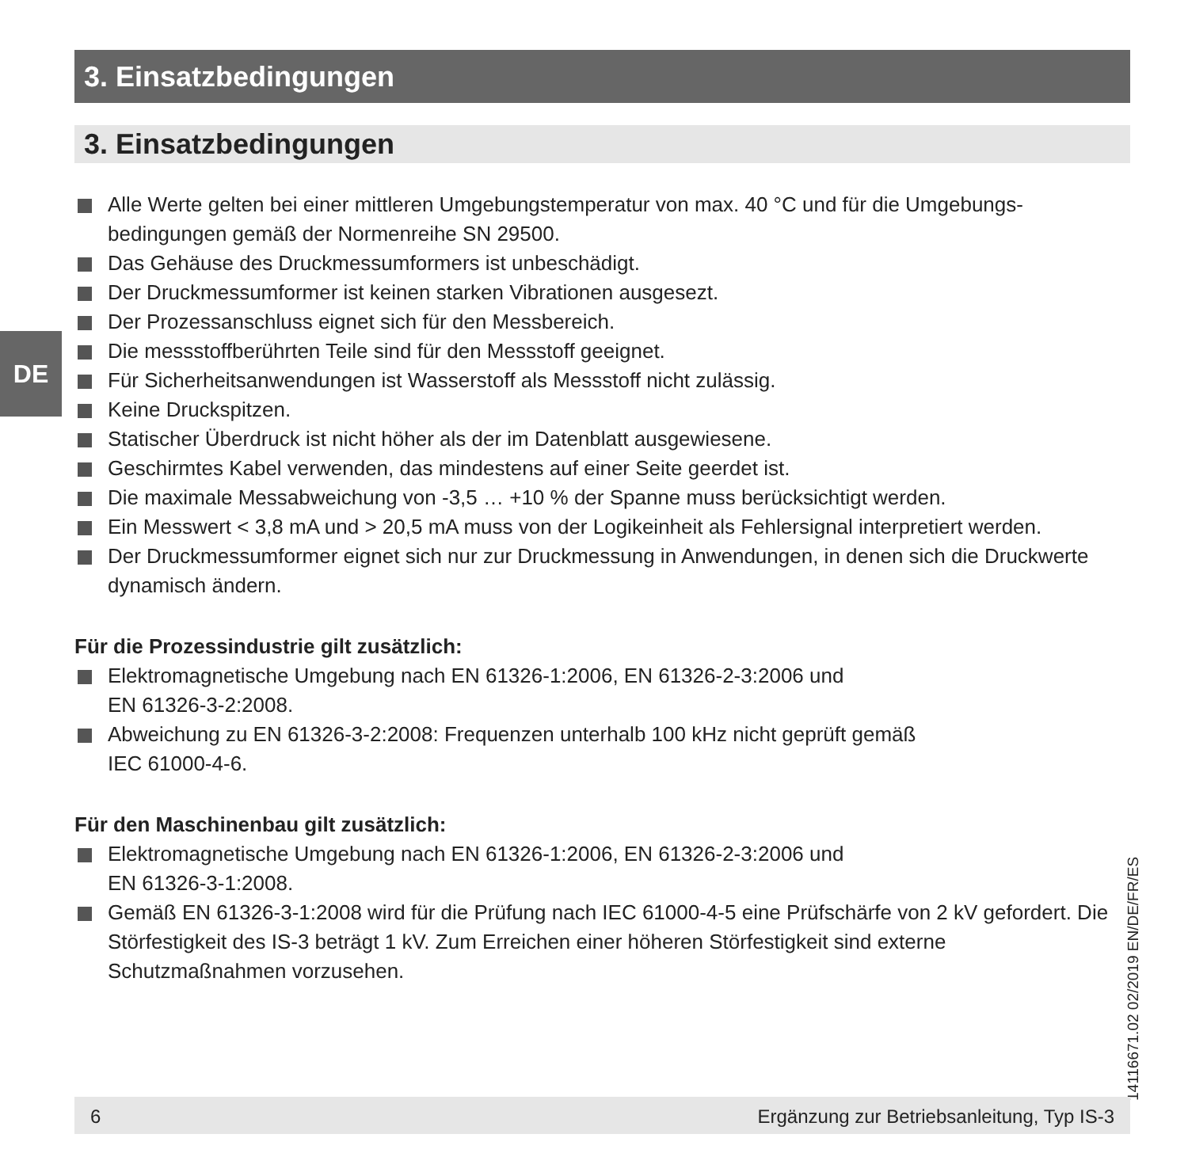3. Einsatzbedingungen
3. Einsatzbedingungen
DE
Alle Werte gelten bei einer mittleren Umgebungstemperatur von max. 40 °C und für die Umgebungs-bedingungen gemäß der Normenreihe SN 29500.
Das Gehäuse des Druckmessumformers ist unbeschädigt.
Der Druckmessumformer ist keinen starken Vibrationen ausgesezt.
Der Prozessanschluss eignet sich für den Messbereich.
Die messstoffberührten Teile sind für den Messstoff geeignet.
Für Sicherheitsanwendungen ist Wasserstoff als Messstoff nicht zulässig.
Keine Druckspitzen.
Statischer Überdruck ist nicht höher als der im Datenblatt ausgewiesene.
Geschirmtes Kabel verwenden, das mindestens auf einer Seite geerdet ist.
Die maximale Messabweichung von -3,5 … +10 % der Spanne muss berücksichtigt werden.
Ein Messwert < 3,8 mA und > 20,5 mA muss von der Logikeinheit als Fehlersignal interpretiert werden.
Der Druckmessumformer eignet sich nur zur Druckmessung in Anwendungen, in denen sich die Druckwerte dynamisch ändern.
Für die Prozessindustrie gilt zusätzlich:
Elektromagnetische Umgebung nach EN 61326-1:2006, EN 61326-2-3:2006 und
EN 61326-3-2:2008.
Abweichung zu EN 61326-3-2:2008: Frequenzen unterhalb 100 kHz nicht geprüft gemäß
IEC 61000-4-6.
Für den Maschinenbau gilt zusätzlich:
Elektromagnetische Umgebung nach EN 61326-1:2006, EN 61326-2-3:2006 und
EN 61326-3-1:2008.
Gemäß EN 61326-3-1:2008 wird für die Prüfung nach IEC 61000-4-5 eine Prüfschärfe von 2 kV gefordert. Die Störfestigkeit des IS-3 beträgt 1 kV. Zum Erreichen einer höheren Störfestigkeit sind externe Schutzmaßnahmen vorzusehen.
14116671.02 02/2019 EN/DE/FR/ES
6 Ergänzung zur Betriebsanleitung, Typ IS-3